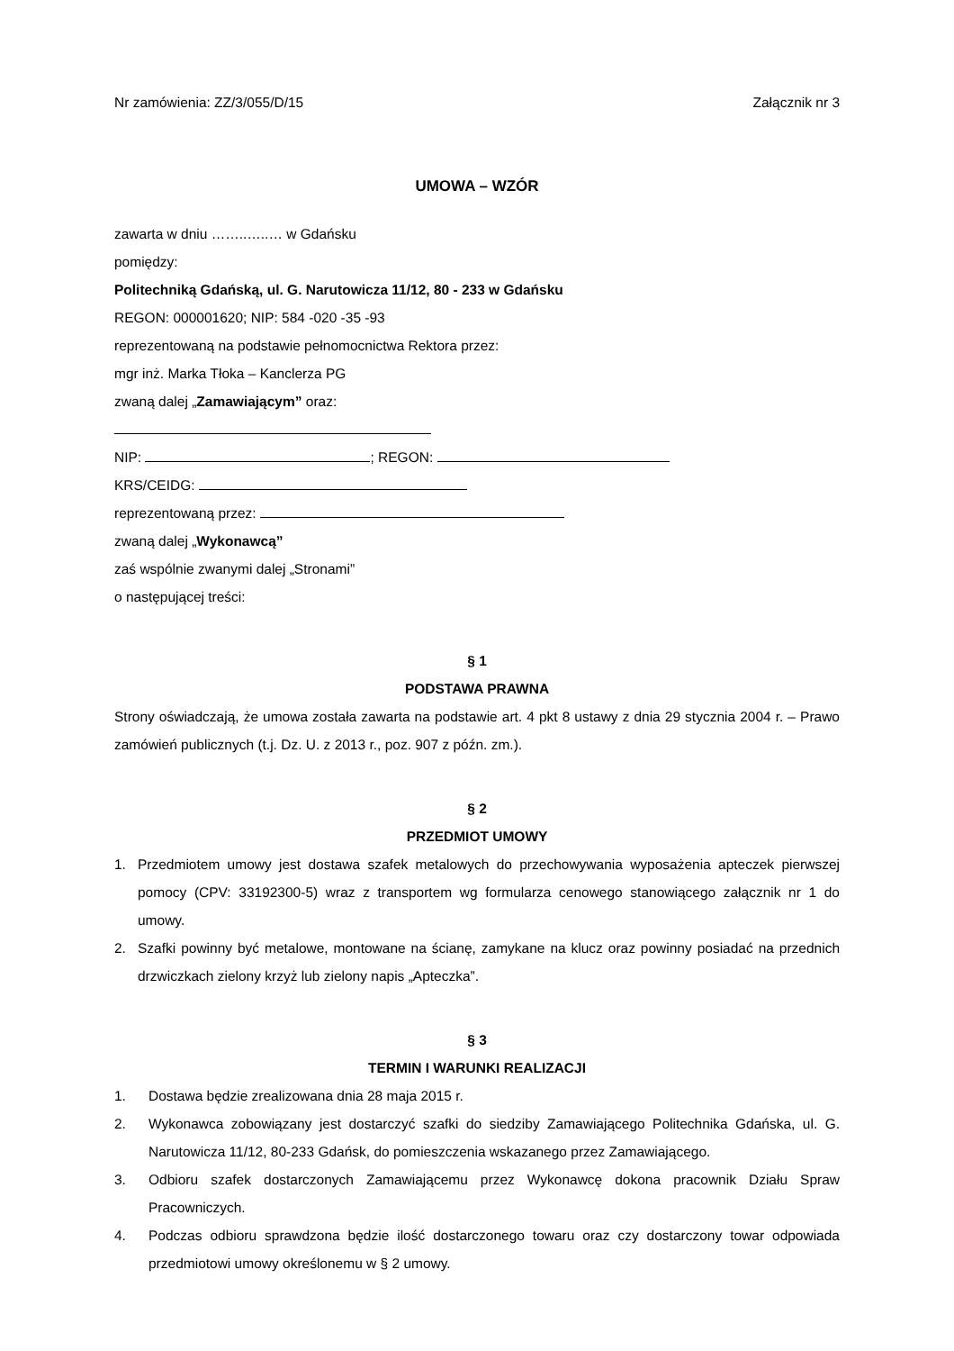Nr zamówienia: ZZ/3/055/D/15 Załącznik nr 3
UMOWA – WZÓR
zawarta w dniu ……..…..… w Gdańsku
pomiędzy:
Politechniką Gdańską, ul. G. Narutowicza 11/12, 80 - 233 w Gdańsku
REGON: 000001620; NIP: 584 -020 -35 -93
reprezentowaną na podstawie pełnomocnictwa Rektora przez:
mgr inż. Marka Tłoka – Kanclerza PG
zwaną dalej „Zamawiającym” oraz:
NIP: ; REGON:
KRS/CEIDG:
reprezentowaną przez:
zwaną dalej „Wykonawcą”
zaś wspólnie zwanymi dalej „Stronami”
o następującej treści:
§ 1
PODSTAWA PRAWNA
Strony oświadczają, że umowa została zawarta na podstawie art. 4 pkt 8 ustawy z dnia 29 stycznia 2004 r. – Prawo zamówień publicznych (t.j. Dz. U. z 2013 r., poz. 907 z późn. zm.).
§ 2
PRZEDMIOT UMOWY
1. Przedmiotem umowy jest dostawa szafek metalowych do przechowywania wyposażenia apteczek pierwszej pomocy (CPV: 33192300-5) wraz z transportem wg formularza cenowego stanowiącego załącznik nr 1 do umowy.
2. Szafki powinny być metalowe, montowane na ścianę, zamykane na klucz oraz powinny posiadać na przednich drzwiczkach zielony krzyż lub zielony napis „Apteczka”.
§ 3
TERMIN I WARUNKI REALIZACJI
1. Dostawa będzie zrealizowana dnia 28 maja 2015 r.
2. Wykonawca zobowiązany jest dostarczyć szafki do siedziby Zamawiającego Politechnika Gdańska, ul. G. Narutowicza 11/12, 80-233 Gdańsk, do pomieszczenia wskazanego przez Zamawiającego.
3. Odbioru szafek dostarczonych Zamawiającemu przez Wykonawcę dokona pracownik Działu Spraw Pracowniczych.
4. Podczas odbioru sprawdzona będzie ilość dostarczonego towaru oraz czy dostarczony towar odpowiada przedmiotowi umowy określonemu w § 2 umowy.